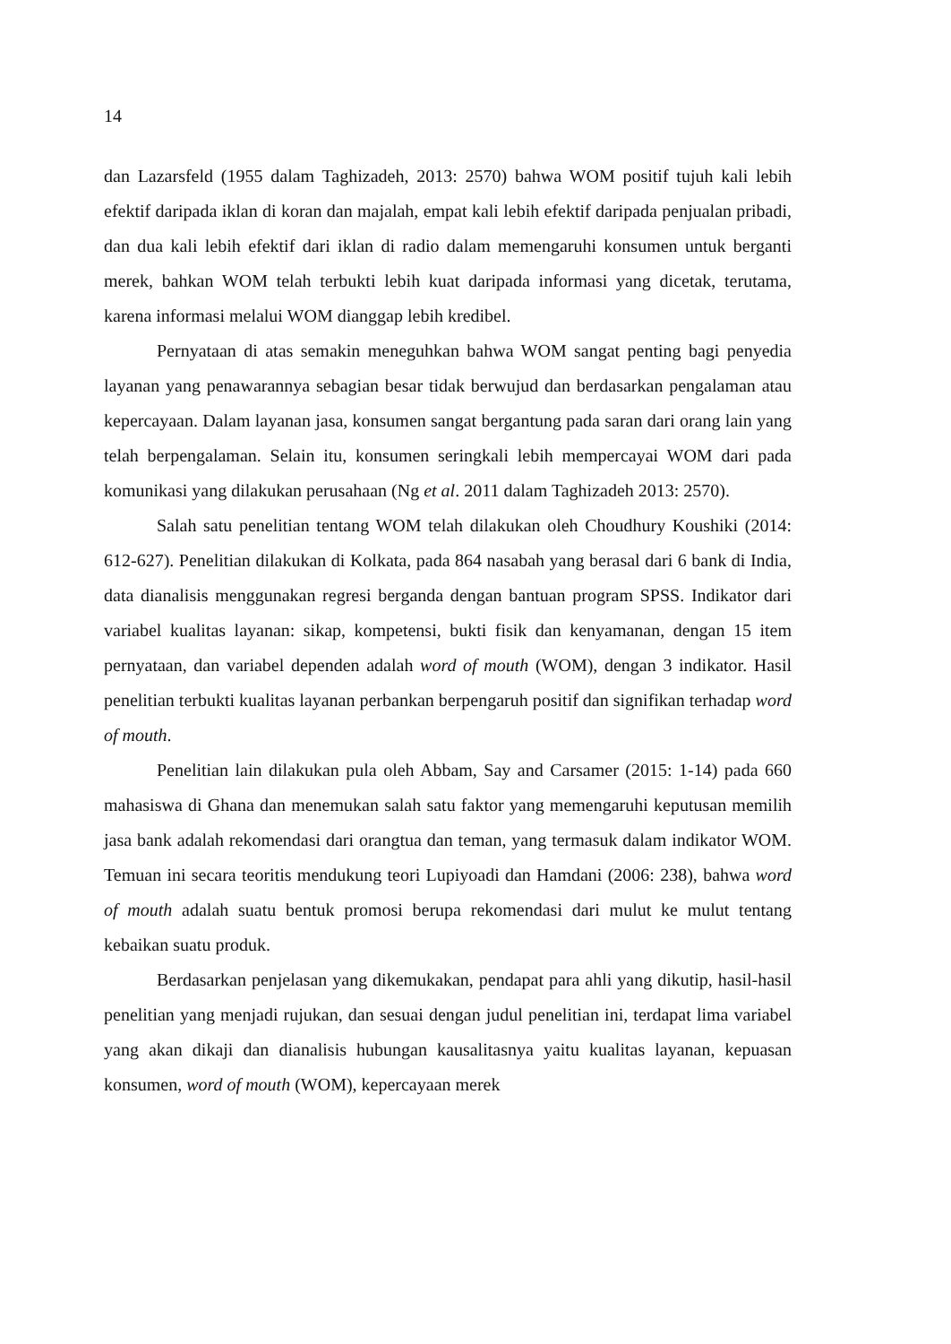14
dan Lazarsfeld (1955 dalam Taghizadeh, 2013: 2570) bahwa WOM positif tujuh kali lebih efektif daripada iklan di koran dan majalah, empat kali lebih efektif daripada penjualan pribadi, dan dua kali lebih efektif dari iklan di radio dalam memengaruhi konsumen untuk berganti merek, bahkan WOM telah terbukti lebih kuat daripada informasi yang dicetak, terutama, karena informasi melalui WOM dianggap lebih kredibel.
Pernyataan di atas semakin meneguhkan bahwa WOM sangat penting bagi penyedia layanan yang penawarannya sebagian besar tidak berwujud dan berdasarkan pengalaman atau kepercayaan. Dalam layanan jasa, konsumen sangat bergantung pada saran dari orang lain yang telah berpengalaman. Selain itu, konsumen seringkali lebih mempercayai WOM dari pada komunikasi yang dilakukan perusahaan (Ng et al. 2011 dalam Taghizadeh 2013: 2570).
Salah satu penelitian tentang WOM telah dilakukan oleh Choudhury Koushiki (2014: 612-627). Penelitian dilakukan di Kolkata, pada 864 nasabah yang berasal dari 6 bank di India, data dianalisis menggunakan regresi berganda dengan bantuan program SPSS. Indikator dari variabel kualitas layanan: sikap, kompetensi, bukti fisik dan kenyamanan, dengan 15 item pernyataan, dan variabel dependen adalah word of mouth (WOM), dengan 3 indikator. Hasil penelitian terbukti kualitas layanan perbankan berpengaruh positif dan signifikan terhadap word of mouth.
Penelitian lain dilakukan pula oleh Abbam, Say and Carsamer (2015: 1-14) pada 660 mahasiswa di Ghana dan menemukan salah satu faktor yang memengaruhi keputusan memilih jasa bank adalah rekomendasi dari orangtua dan teman, yang termasuk dalam indikator WOM. Temuan ini secara teoritis mendukung teori Lupiyoadi dan Hamdani (2006: 238), bahwa word of mouth adalah suatu bentuk promosi berupa rekomendasi dari mulut ke mulut tentang kebaikan suatu produk.
Berdasarkan penjelasan yang dikemukakan, pendapat para ahli yang dikutip, hasil-hasil penelitian yang menjadi rujukan, dan sesuai dengan judul penelitian ini, terdapat lima variabel yang akan dikaji dan dianalisis hubungan kausalitasnya yaitu kualitas layanan, kepuasan konsumen, word of mouth (WOM), kepercayaan merek